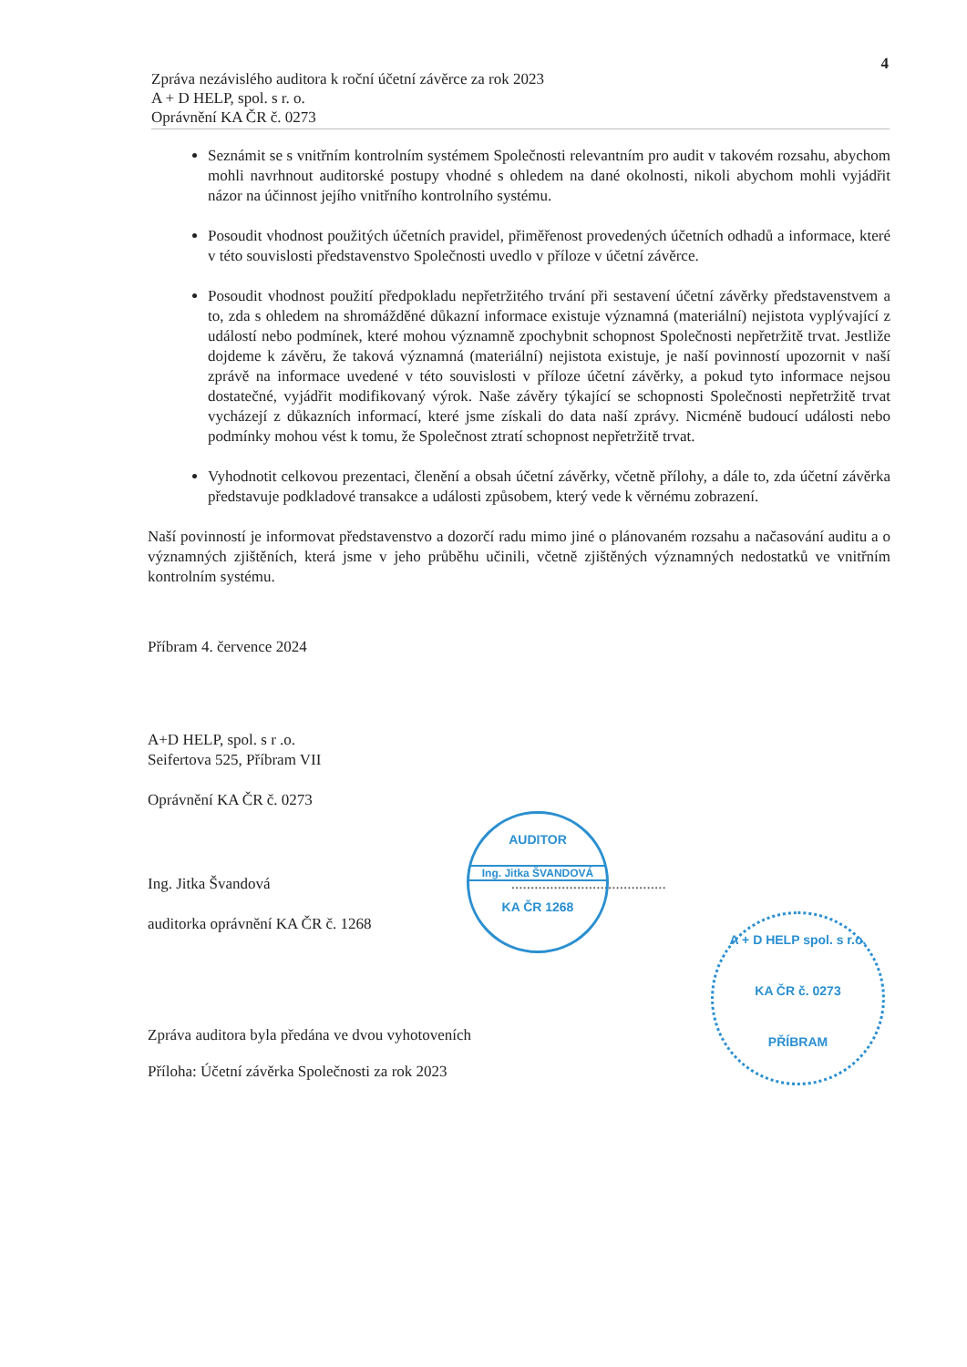4
Zpráva nezávislého auditora k roční účetní závěrce za rok 2023
A + D HELP, spol. s r. o.
Oprávnění KA ČR č. 0273
Seznámit se s vnitřním kontrolním systémem Společnosti relevantním pro audit v takovém rozsahu, abychom mohli navrhnout auditorské postupy vhodné s ohledem na dané okolnosti, nikoli abychom mohli vyjádřit názor na účinnost jejího vnitřního kontrolního systému.
Posoudit vhodnost použitých účetních pravidel, přiměřenost provedených účetních odhadů a informace, které v této souvislosti představenstvo Společnosti uvedlo v příloze v účetní závěrce.
Posoudit vhodnost použití předpokladu nepřetržitého trvání při sestavení účetní závěrky představenstvem a to, zda s ohledem na shromážděné důkazní informace existuje významná (materiální) nejistota vyplývající z událostí nebo podmínek, které mohou významně zpochybnit schopnost Společnosti nepřetržitě trvat. Jestliže dojdeme k závěru, že taková významná (materiální) nejistota existuje, je naší povinností upozornit v naší zprávě na informace uvedené v této souvislosti v příloze účetní závěrky, a pokud tyto informace nejsou dostatečné, vyjádřit modifikovaný výrok. Naše závěry týkající se schopnosti Společnosti nepřetržitě trvat vycházejí z důkazních informací, které jsme získali do data naší zprávy. Nicméně budoucí události nebo podmínky mohou vést k tomu, že Společnost ztratí schopnost nepřetržitě trvat.
Vyhodnotit celkovou prezentaci, členění a obsah účetní závěrky, včetně přílohy, a dále to, zda účetní závěrka představuje podkladové transakce a události způsobem, který vede k věrnému zobrazení.
Naší povinností je informovat představenstvo a dozorčí radu mimo jiné o plánovaném rozsahu a načasování auditu a o významných zjištěních, která jsme v jeho průběhu učinili, včetně zjištěných významných nedostatků ve vnitřním kontrolním systému.
Příbram 4. července 2024
A+D HELP, spol. s r .o.
Seifertova 525, Příbram VII
Oprávnění KA ČR č. 0273
Ing. Jitka Švandová ........................................
auditorka oprávnění KA ČR č. 1268
Zpráva auditora byla předána ve dvou vyhotoveních
Příloha: Účetní závěrka Společnosti za rok 2023
AUDITOR
Ing. Jitka ŠVANDOVÁ
KA ČR 1268
A + D HELP spol. s r.o.
KA ČR č. 0273
PŘÍBRAM